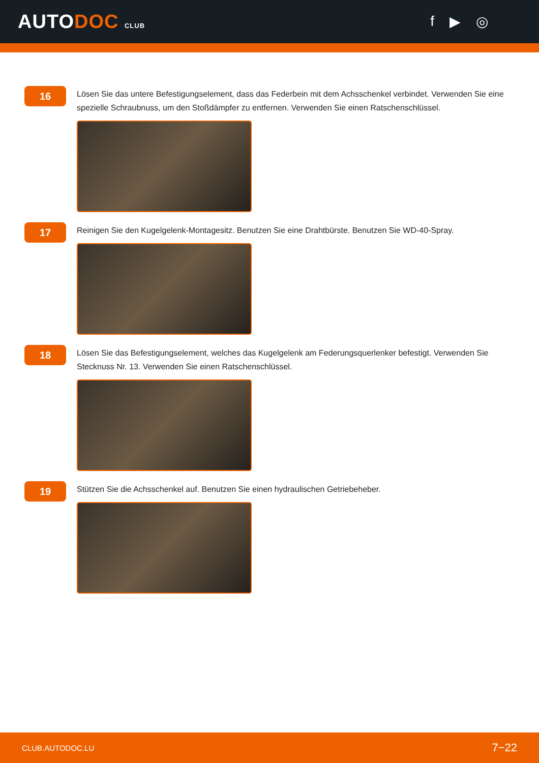AUTODOC CLUB
f ▶ ◎
16
Lösen Sie das untere Befestigungselement, dass das Federbein mit dem Achsschenkel verbindet. Verwenden Sie eine spezielle Schraubnuss, um den Stoßdämpfer zu entfernen. Verwenden Sie einen Ratschenschlüssel.
17
Reinigen Sie den Kugelgelenk-Montagesitz. Benutzen Sie eine Drahtbürste. Benutzen Sie WD-40-Spray.
18
Lösen Sie das Befestigungselement, welches das Kugelgelenk am Federungsquerlenker befestigt. Verwenden Sie Stecknuss Nr. 13. Verwenden Sie einen Ratschenschlüssel.
19
Stützen Sie die Achsschenkel auf. Benutzen Sie einen hydraulischen Getriebeheber.
CLUB.AUTODOC.LU 7−22